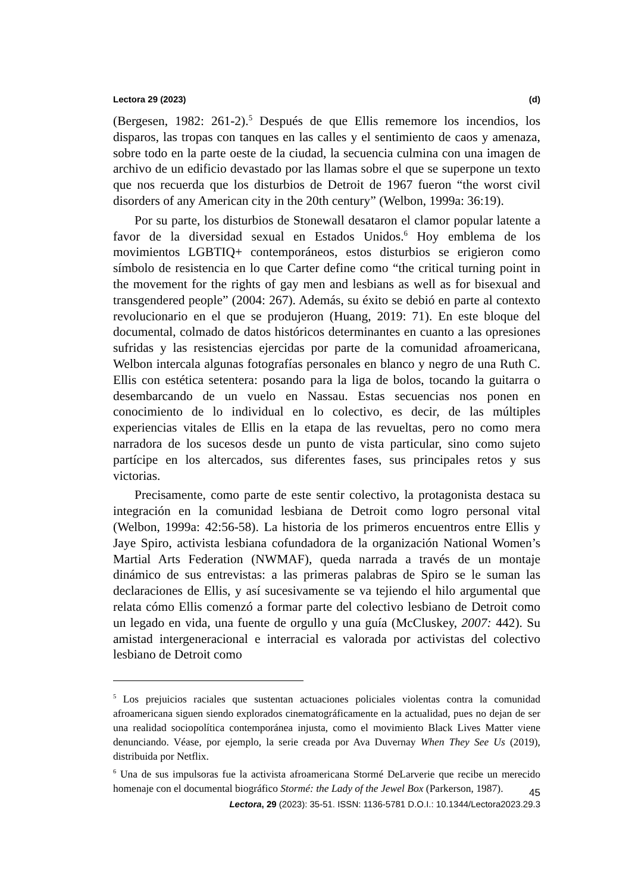Lectora 29 (2023) (d)
(Bergesen, 1982: 261-2).<sup>5</sup> Después de que Ellis rememore los incendios, los disparos, las tropas con tanques en las calles y el sentimiento de caos y amenaza, sobre todo en la parte oeste de la ciudad, la secuencia culmina con una imagen de archivo de un edificio devastado por las llamas sobre el que se superpone un texto que nos recuerda que los disturbios de Detroit de 1967 fueron “the worst civil disorders of any American city in the 20th century” (Welbon, 1999a: 36:19).
Por su parte, los disturbios de Stonewall desataron el clamor popular latente a favor de la diversidad sexual en Estados Unidos.<sup>6</sup> Hoy emblema de los movimientos LGBTIQ+ contemporáneos, estos disturbios se erigieron como símbolo de resistencia en lo que Carter define como “the critical turning point in the movement for the rights of gay men and lesbians as well as for bisexual and transgendered people” (2004: 267). Además, su éxito se debió en parte al contexto revolucionario en el que se produjeron (Huang, 2019: 71). En este bloque del documental, colmado de datos históricos determinantes en cuanto a las opresiones sufridas y las resistencias ejercidas por parte de la comunidad afroamericana, Welbon intercala algunas fotografías personales en blanco y negro de una Ruth C. Ellis con estética setentera: posando para la liga de bolos, tocando la guitarra o desembarcando de un vuelo en Nassau. Estas secuencias nos ponen en conocimiento de lo individual en lo colectivo, es decir, de las múltiples experiencias vitales de Ellis en la etapa de las revueltas, pero no como mera narradora de los sucesos desde un punto de vista particular, sino como sujeto partícipe en los altercados, sus diferentes fases, sus principales retos y sus victorias.
Precisamente, como parte de este sentir colectivo, la protagonista destaca su integración en la comunidad lesbiana de Detroit como logro personal vital (Welbon, 1999a: 42:56-58). La historia de los primeros encuentros entre Ellis y Jaye Spiro, activista lesbiana cofundadora de la organización National Women’s Martial Arts Federation (NWMAF), queda narrada a través de un montaje dinámico de sus entrevistas: a las primeras palabras de Spiro se le suman las declaraciones de Ellis, y así sucesivamente se va tejiendo el hilo argumental que relata cómo Ellis comenzó a formar parte del colectivo lesbiano de Detroit como un legado en vida, una fuente de orgullo y una guía (McCluskey, 2007: 442). Su amistad intergeneracional e interracial es valorada por activistas del colectivo lesbiano de Detroit como
<sup>5</sup> Los prejuicios raciales que sustentan actuaciones policiales violentas contra la comunidad afroamericana siguen siendo explorados cinematográficamente en la actualidad, pues no dejan de ser una realidad sociopolítica contemporánea injusta, como el movimiento Black Lives Matter viene denunciando. Véase, por ejemplo, la serie creada por Ava Duvernay When They See Us (2019), distribuida por Netflix.
<sup>6</sup> Una de sus impulsoras fue la activista afroamericana Stormé DeLarverie que recibe un merecido homenaje con el documental biográfico Stormé: the Lady of the Jewel Box (Parkerson, 1987).
45
Lectora, 29 (2023): 35-51. ISSN: 1136-5781 D.O.I.: 10.1344/Lectora2023.29.3